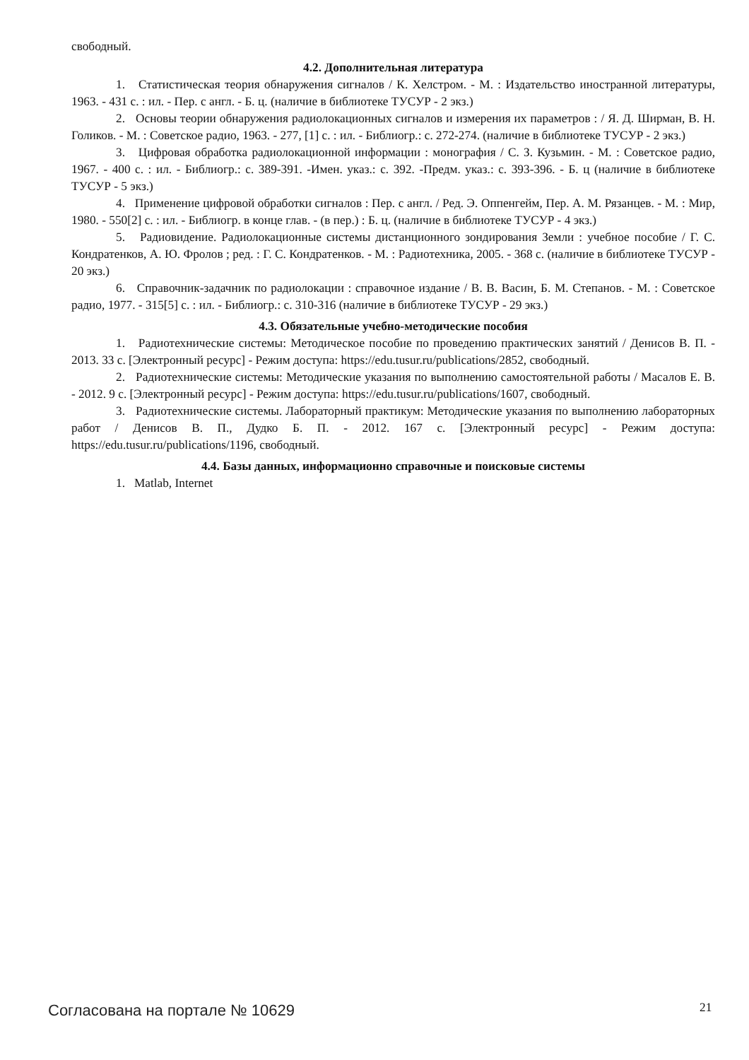свободный.
4.2. Дополнительная литература
1. Статистическая теория обнаружения сигналов / К. Хелстром. - М. : Издательство иностранной литературы, 1963. - 431 с. : ил. - Пер. с англ. - Б. ц. (наличие в библиотеке ТУСУР - 2 экз.)
2. Основы теории обнаружения радиолокационных сигналов и измерения их параметров : / Я. Д. Ширман, В. Н. Голиков. - М. : Советское радио, 1963. - 277, [1] с. : ил. - Библиогр.: с. 272-274. (наличие в библиотеке ТУСУР - 2 экз.)
3. Цифровая обработка радиолокационной информации : монография / С. З. Кузьмин. - М. : Советское радио, 1967. - 400 с. : ил. - Библиогр.: с. 389-391. -Имен. указ.: с. 392. -Предм. указ.: с. 393-396. - Б. ц (наличие в библиотеке ТУСУР - 5 экз.)
4. Применение цифровой обработки сигналов : Пер. с англ. / Ред. Э. Оппенгейм, Пер. А. М. Рязанцев. - М. : Мир, 1980. - 550[2] с. : ил. - Библиогр. в конце глав. - (в пер.) : Б. ц. (наличие в библиотеке ТУСУР - 4 экз.)
5. Радиовидение. Радиолокационные системы дистанционного зондирования Земли : учебное пособие / Г. С. Кондратенков, А. Ю. Фролов ; ред. : Г. С. Кондратенков. - М. : Радиотехника, 2005. - 368 с. (наличие в библиотеке ТУСУР - 20 экз.)
6. Справочник-задачник по радиолокации : справочное издание / В. В. Васин, Б. М. Степанов. - М. : Советское радио, 1977. - 315[5] с. : ил. - Библиогр.: с. 310-316 (наличие в библиотеке ТУСУР - 29 экз.)
4.3. Обязательные учебно-методические пособия
1. Радиотехнические системы: Методическое пособие по проведению практических занятий / Денисов В. П. - 2013. 33 с. [Электронный ресурс] - Режим доступа: https://edu.tusur.ru/publications/2852, свободный.
2. Радиотехнические системы: Методические указания по выполнению самостоятельной работы / Масалов Е. В. - 2012. 9 с. [Электронный ресурс] - Режим доступа: https://edu.tusur.ru/publications/1607, свободный.
3. Радиотехнические системы. Лабораторный практикум: Методические указания по выполнению лабораторных работ / Денисов В. П., Дудко Б. П. - 2012. 167 с. [Электронный ресурс] - Режим доступа: https://edu.tusur.ru/publications/1196, свободный.
4.4. Базы данных, информационно справочные и поисковые системы
1. Matlab, Internet
Согласована на портале № 10629 21